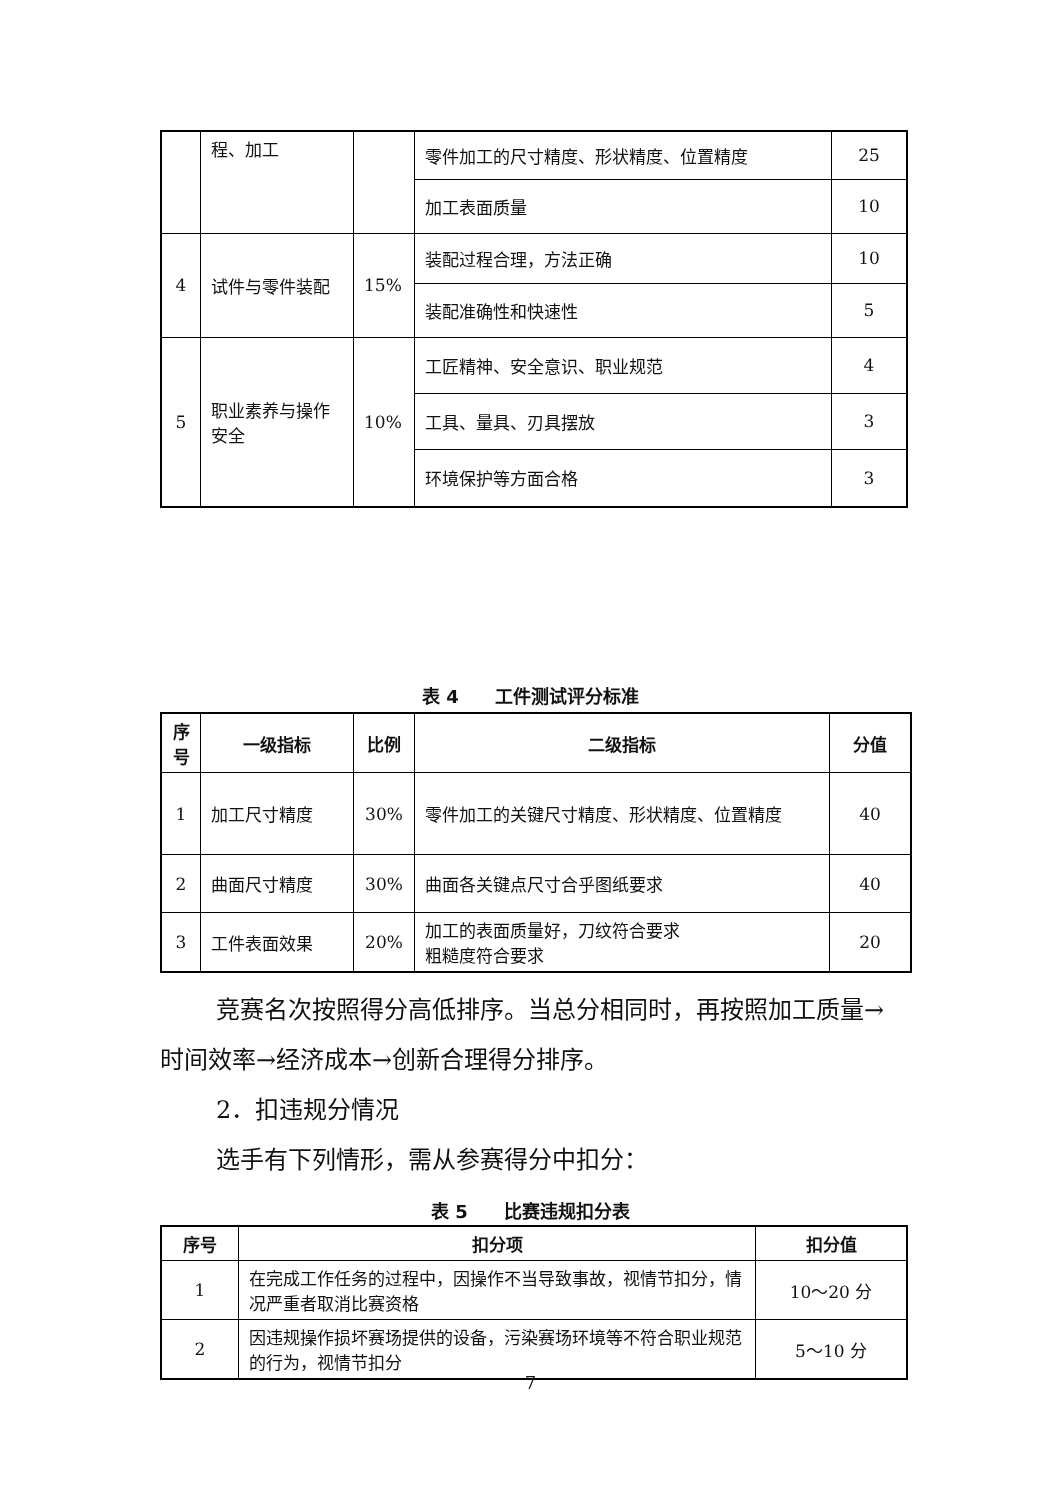| | 程、加工 | | 零件加工的尺寸精度、形状精度、位置精度 | 25 |
| | | | 加工表面质量 | 10 |
| 4 | 试件与零件装配 | 15% | 装配过程合理，方法正确 | 10 |
| | | | 装配准确性和快速性 | 5 |
| 5 | 职业素养与操作安全 | 10% | 工匠精神、安全意识、职业规范 | 4 |
| | | | 工具、量具、刃具摆放 | 3 |
| | | | 环境保护等方面合格 | 3 |
表 4　　工件测试评分标准
| 序号 | 一级指标 | 比例 | 二级指标 | 分值 |
| --- | --- | --- | --- | --- |
| 1 | 加工尺寸精度 | 30% | 零件加工的关键尺寸精度、形状精度、位置精度 | 40 |
| 2 | 曲面尺寸精度 | 30% | 曲面各关键点尺寸合乎图纸要求 | 40 |
| 3 | 工件表面效果 | 20% | 加工的表面质量好，刀纹符合要求 粗糙度符合要求 | 20 |
竞赛名次按照得分高低排序。当总分相同时，再按照加工质量→时间效率→经济成本→创新合理得分排序。
2．扣违规分情况
选手有下列情形，需从参赛得分中扣分：
表 5　　比赛违规扣分表
| 序号 | 扣分项 | 扣分值 |
| --- | --- | --- |
| 1 | 在完成工作任务的过程中，因操作不当导致事故，视情节扣分，情况严重者取消比赛资格 | 10～20 分 |
| 2 | 因违规操作损坏赛场提供的设备，污染赛场环境等不符合职业规范的行为，视情节扣分 | 5～10 分 |
7